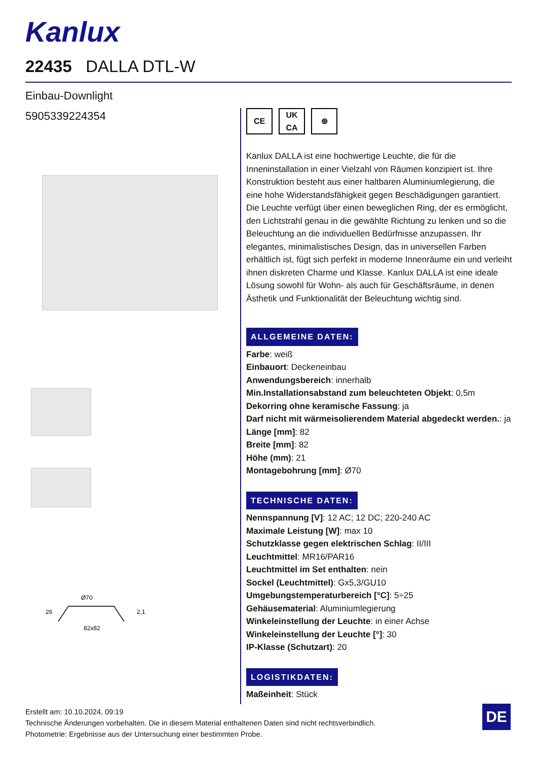Kanlux
22435 DALLA DTL-W
Einbau-Downlight
5905339224354
Ø70
82x82
26
2,1
CE UK
CA
⊛
Kanlux DALLA ist eine hochwertige Leuchte, die für die Inneninstallation in einer Vielzahl von Räumen konzipiert ist. Ihre Konstruktion besteht aus einer haltbaren Aluminiumlegierung, die eine hohe Widerstandsfähigkeit gegen Beschädigungen garantiert. Die Leuchte verfügt über einen beweglichen Ring, der es ermöglicht, den Lichtstrahl genau in die gewählte Richtung zu lenken und so die Beleuchtung an die individuellen Bedürfnisse anzupassen. Ihr elegantes, minimalistisches Design, das in universellen Farben erhältlich ist, fügt sich perfekt in moderne Innenräume ein und verleiht ihnen diskreten Charme und Klasse. Kanlux DALLA ist eine ideale Lösung sowohl für Wohn- als auch für Geschäftsräume, in denen Ästhetik und Funktionalität der Beleuchtung wichtig sind.
ALLGEMEINE DATEN:
Farbe: weiß
Einbauort: Deckeneinbau
Anwendungsbereich: innerhalb
Min.Installationsabstand zum beleuchteten Objekt: 0,5m
Dekorring ohne keramische Fassung: ja
Darf nicht mit wärmeisolierendem Material abgedeckt werden.: ja
Länge [mm]: 82
Breite [mm]: 82
Höhe (mm): 21
Montagebohrung [mm]: Ø70
TECHNISCHE DATEN:
Nennspannung [V]: 12 AC; 12 DC; 220-240 AC
Maximale Leistung [W]: max 10
Schutzklasse gegen elektrischen Schlag: II/III
Leuchtmittel: MR16/PAR16
Leuchtmittel im Set enthalten: nein
Sockel (Leuchtmittel): Gx5,3/GU10
Umgebungstemperaturbereich [°C]: 5÷25
Gehäusematerial: Aluminiumlegierung
Winkeleinstellung der Leuchte: in einer Achse
Winkeleinstellung der Leuchte [°]: 30
IP-Klasse (Schutzart): 20
LOGISTIKDATEN:
Maßeinheit: Stück
Erstellt am: 10.10.2024, 09:19
Technische Änderungen vorbehalten. Die in diesem Material enthaltenen Daten sind nicht rechtsverbindlich.
Photometrie: Ergebnisse aus der Untersuchung einer bestimmten Probe.
DE